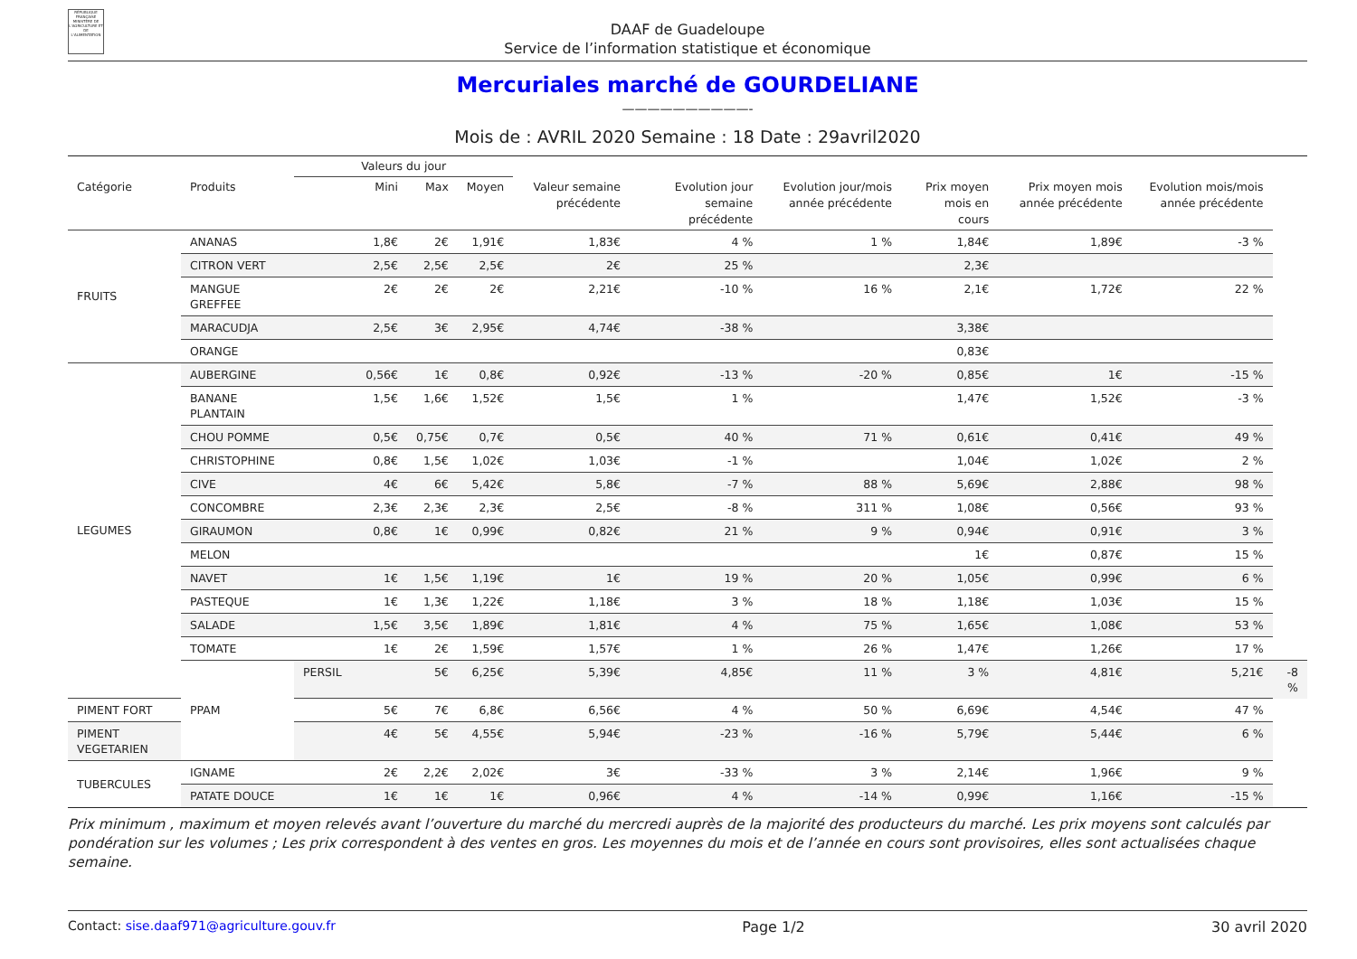RÉPUBLIQUE FRANÇAISE
MINISTÈRE DE L'AGRICULTURE ET DE L'ALIMENTATION
DAAF de Guadeloupe
Service de l’information statistique et économique
Mercuriales marché de GOURDELIANE
——————————-
Mois de : AVRIL 2020 Semaine : 18 Date : 29avril2020
| | | Valeurs du jour | | | | | | | | | |
| --- | --- | --- | --- | --- | --- | --- | --- | --- | --- | --- | --- |
| Catégorie | Produits | Mini | Max | Moyen | Valeur semaine précédente | Evolution jour semaine précédente | Evolution jour/mois année précédente | Prix moyen mois en cours | Prix moyen mois année précédente | Evolution mois/mois année précédente | |
| FRUITS | ANANAS | 1,8€ | 2€ | 1,91€ | 1,83€ | 4 % | 1 % | 1,84€ | 1,89€ | -3 % | |
| | CITRON VERT | 2,5€ | 2,5€ | 2,5€ | 2€ | 25 % | | 2,3€ | | | |
| | MANGUE GREFFEE | 2€ | 2€ | 2€ | 2,21€ | -10 % | 16 % | 2,1€ | 1,72€ | 22 % | |
| | MARACUDJA | 2,5€ | 3€ | 2,95€ | 4,74€ | -38 % | | 3,38€ | | | |
| | ORANGE | | | | | | | 0,83€ | | | |
| LEGUMES | AUBERGINE | 0,56€ | 1€ | 0,8€ | 0,92€ | -13 % | -20 % | 0,85€ | 1€ | -15 % | |
| | BANANE PLANTAIN | 1,5€ | 1,6€ | 1,52€ | 1,5€ | 1 % | | 1,47€ | 1,52€ | -3 % | |
| | CHOU POMME | 0,5€ | 0,75€ | 0,7€ | 0,5€ | 40 % | 71 % | 0,61€ | 0,41€ | 49 % | |
| | CHRISTOPHINE | 0,8€ | 1,5€ | 1,02€ | 1,03€ | -1 % | | 1,04€ | 1,02€ | 2 % | |
| | CIVE | 4€ | 6€ | 5,42€ | 5,8€ | -7 % | 88 % | 5,69€ | 2,88€ | 98 % | |
| | CONCOMBRE | 2,3€ | 2,3€ | 2,3€ | 2,5€ | -8 % | 311 % | 1,08€ | 0,56€ | 93 % | |
| | GIRAUMON | 0,8€ | 1€ | 0,99€ | 0,82€ | 21 % | 9 % | 0,94€ | 0,91€ | 3 % | |
| | MELON | | | | | | | 1€ | 0,87€ | 15 % | |
| | NAVET | 1€ | 1,5€ | 1,19€ | 1€ | 19 % | 20 % | 1,05€ | 0,99€ | 6 % | |
| | PASTEQUE | 1€ | 1,3€ | 1,22€ | 1,18€ | 3 % | 18 % | 1,18€ | 1,03€ | 15 % | |
| | SALADE | 1,5€ | 3,5€ | 1,89€ | 1,81€ | 4 % | 75 % | 1,65€ | 1,08€ | 53 % | |
| | TOMATE | 1€ | 2€ | 1,59€ | 1,57€ | 1 % | 26 % | 1,47€ | 1,26€ | 17 % | |
| | PPAM | PERSIL | 5€ | 6,25€ | 5,39€ | 4,85€ | 11 % | 3 % | 4,81€ | 5,21€ | -8 % |
| PIMENT FORT | | 5€ | 7€ | 6,8€ | 6,56€ | 4 % | 50 % | 6,69€ | 4,54€ | 47 % | |
| PIMENT VEGETARIEN | | 4€ | 5€ | 4,55€ | 5,94€ | -23 % | -16 % | 5,79€ | 5,44€ | 6 % | |
| TUBERCULES | IGNAME | 2€ | 2,2€ | 2,02€ | 3€ | -33 % | 3 % | 2,14€ | 1,96€ | 9 % | |
| | PATATE DOUCE | 1€ | 1€ | 1€ | 0,96€ | 4 % | -14 % | 0,99€ | 1,16€ | -15 % | |
Prix minimum , maximum et moyen relevés avant l’ouverture du marché du mercredi auprès de la majorité des producteurs du marché. Les prix moyens sont calculés par pondération sur les volumes ; Les prix correspondent à des ventes en gros. Les moyennes du mois et de l’année en cours sont provisoires, elles sont actualisées chaque semaine.
Contact: sise.daaf971@agriculture.gouv.fr Page 1/2 30 avril 2020